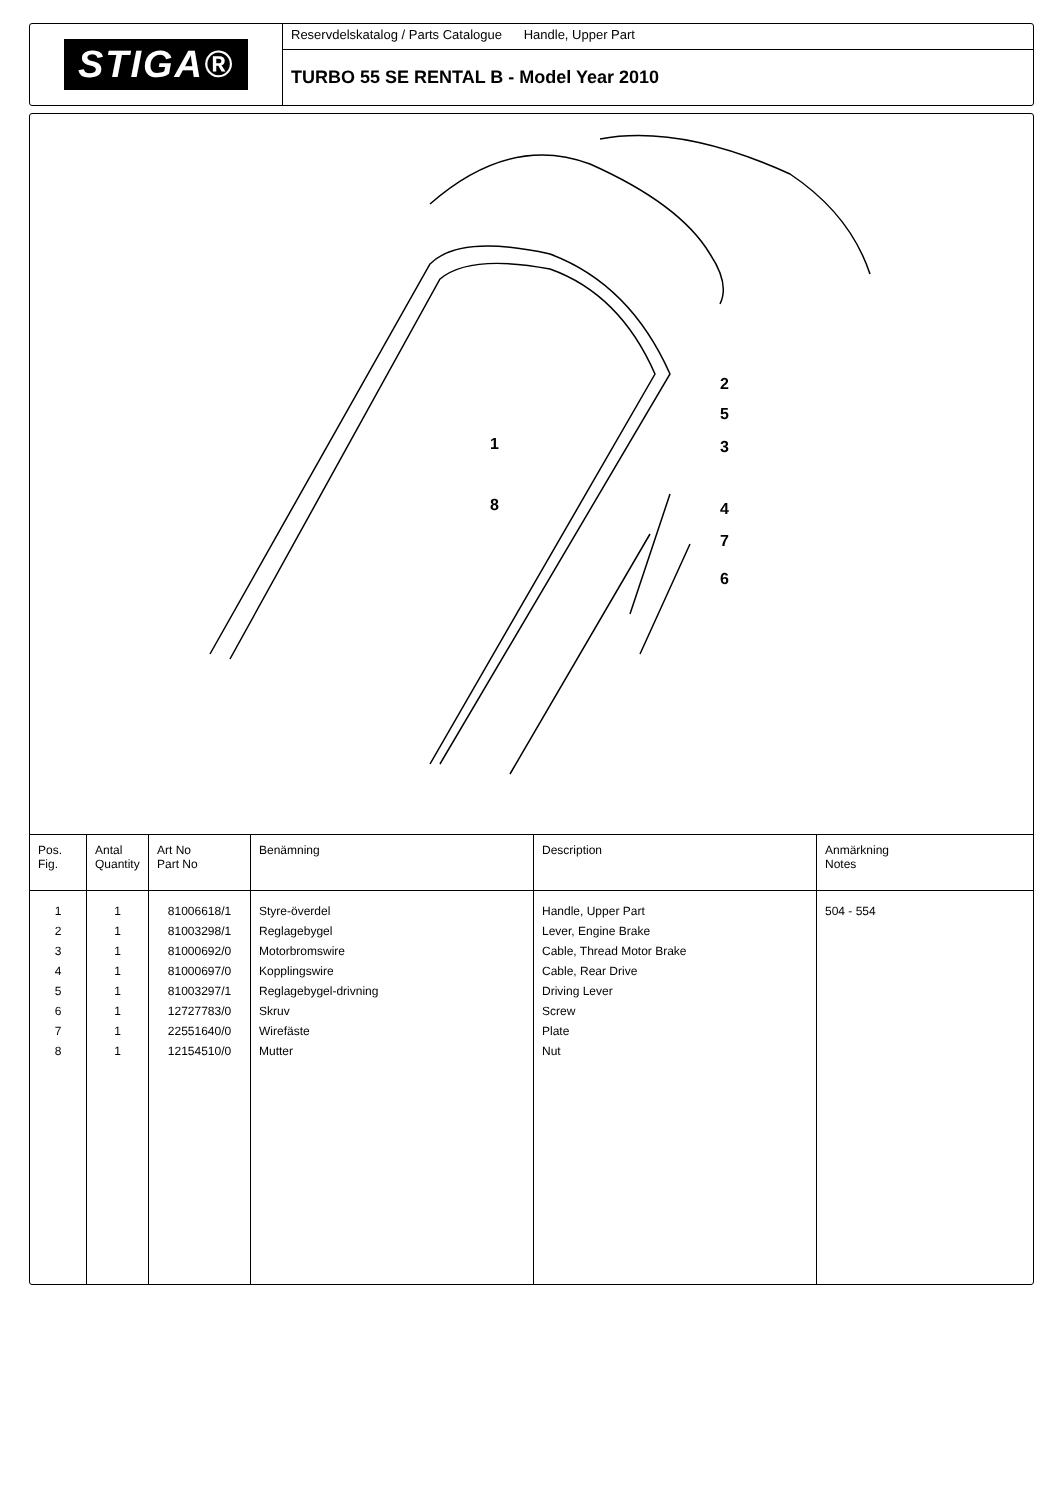STIGA®
Reservdelskatalog / Parts Catalogue Handle, Upper Part
TURBO 55 SE RENTAL B - Model Year 2010
1
2
3
4
5
6
7
8
| Pos. Fig. | Antal Quantity | Art No Part No | Benämning | Description | Anmärkning Notes |
| --- | --- | --- | --- | --- | --- |
| 1 2 3 4 5 6 7 8 | 1 1 1 1 1 1 1 1 | 81006618/1 81003298/1 81000692/0 81000697/0 81003297/1 12727783/0 22551640/0 12154510/0 | Styre-överdel Reglagebygel Motorbromswire Kopplingswire Reglagebygel-drivning Skruv Wirefäste Mutter | Handle, Upper Part Lever, Engine Brake Cable, Thread Motor Brake Cable, Rear Drive Driving Lever Screw Plate Nut | 504 - 554 |